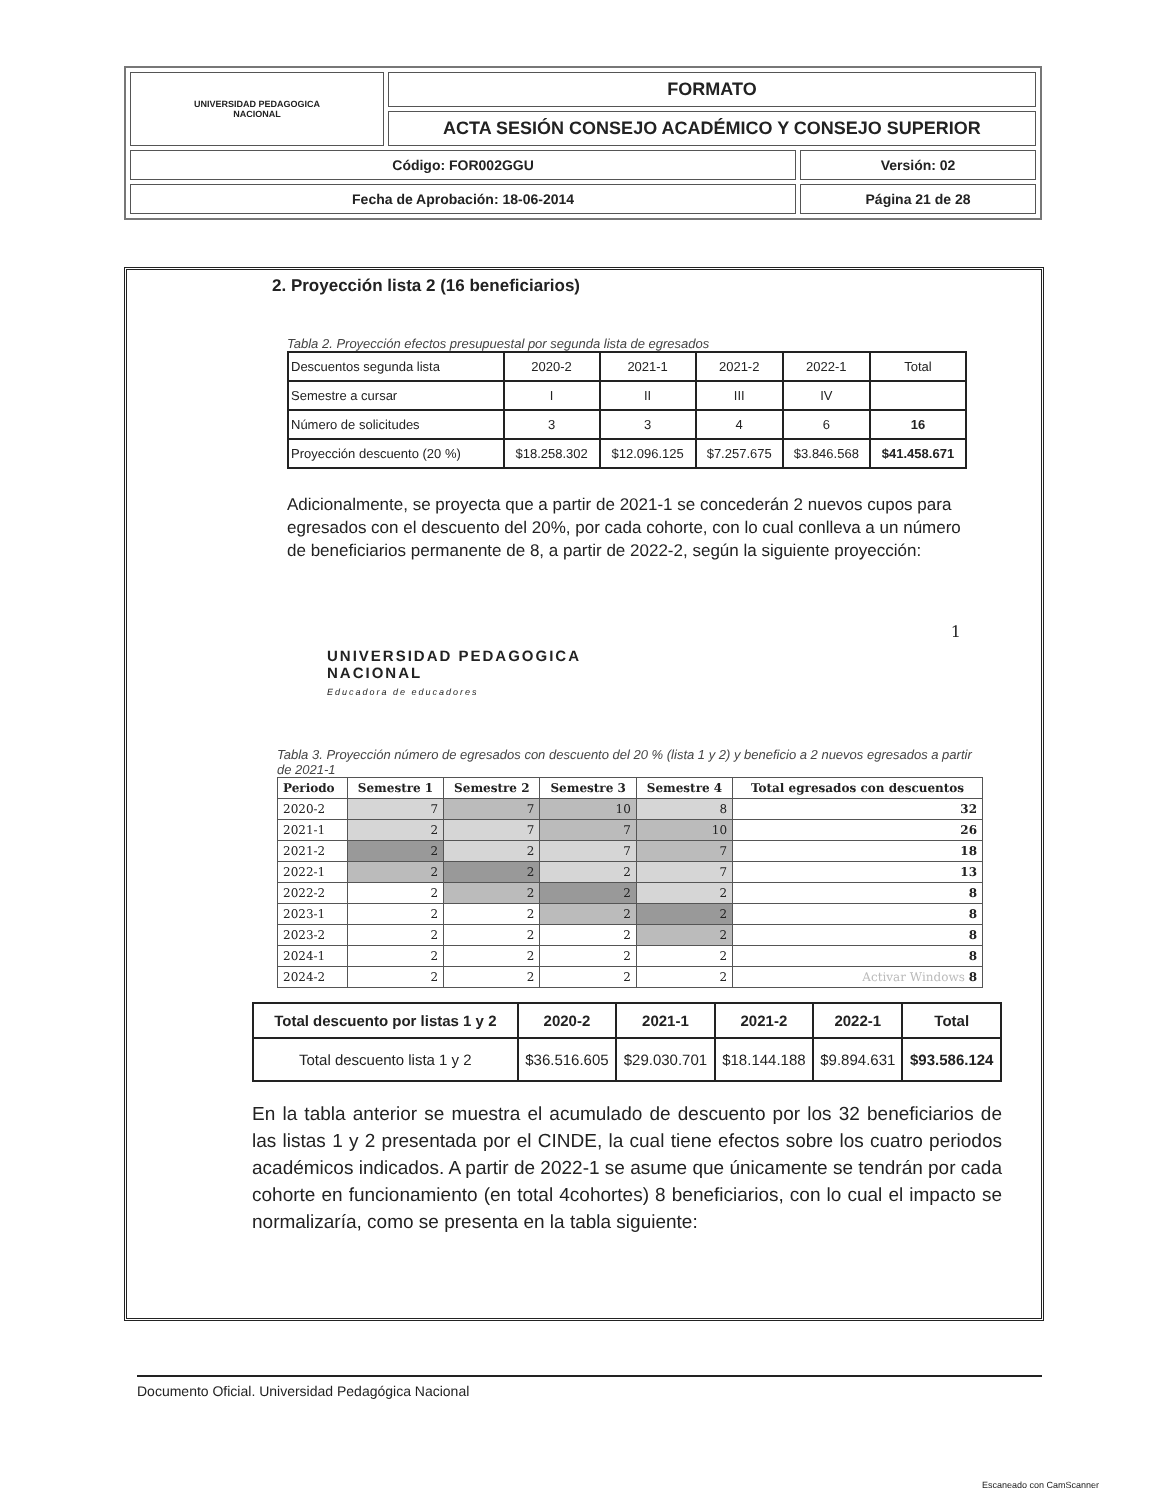| UNIVERSIDAD PEDAGOGICA NACIONAL | FORMATO | |
| | ACTA SESIÓN CONSEJO ACADÉMICO Y CONSEJO SUPERIOR | |
| Código: FOR002GGU | | Versión: 02 |
| Fecha de Aprobación: 18-06-2014 | | Página 21 de 28 |
2. Proyección lista 2 (16 beneficiarios)
Tabla 2. Proyección efectos presupuestal por segunda lista de egresados
| Descuentos segunda lista | 2020-2 | 2021-1 | 2021-2 | 2022-1 | Total |
| Semestre a cursar | I | II | III | IV | |
| Número de solicitudes | 3 | 3 | 4 | 6 | 16 |
| Proyección descuento (20 %) | $18.258.302 | $12.096.125 | $7.257.675 | $3.846.568 | $41.458.671 |
Adicionalmente, se proyecta que a partir de 2021-1 se concederán 2 nuevos cupos para egresados con el descuento del 20%, por cada cohorte, con lo cual conlleva a un número de beneficiarios permanente de 8, a partir de 2022-2, según la siguiente proyección:
1
UNIVERSIDAD PEDAGOGICA
NACIONAL
Educadora de educadores
Tabla 3. Proyección número de egresados con descuento del 20 % (lista 1 y 2) y beneficio a 2 nuevos egresados a partir de 2021-1
| Periodo | Semestre 1 | Semestre 2 | Semestre 3 | Semestre 4 | Total egresados con descuentos |
| --- | --- | --- | --- | --- | --- |
| 2020-2 | 7 | 7 | 10 | 8 | 32 |
| 2021-1 | 2 | 7 | 7 | 10 | 26 |
| 2021-2 | 2 | 2 | 7 | 7 | 18 |
| 2022-1 | 2 | 2 | 2 | 7 | 13 |
| 2022-2 | 2 | 2 | 2 | 2 | 8 |
| 2023-1 | 2 | 2 | 2 | 2 | 8 |
| 2023-2 | 2 | 2 | 2 | 2 | 8 |
| 2024-1 | 2 | 2 | 2 | 2 | 8 |
| 2024-2 | 2 | 2 | 2 | 2 | Activar Windows 8 |
| Total descuento por listas 1 y 2 | 2020-2 | 2021-1 | 2021-2 | 2022-1 | Total |
| Total descuento lista 1 y 2 | $36.516.605 | $29.030.701 | $18.144.188 | $9.894.631 | $93.586.124 |
En la tabla anterior se muestra el acumulado de descuento por los 32 beneficiarios de las listas 1 y 2 presentada por el CINDE, la cual tiene efectos sobre los cuatro periodos académicos indicados. A partir de 2022-1 se asume que únicamente se tendrán por cada cohorte en funcionamiento (en total 4cohortes) 8 beneficiarios, con lo cual el impacto se normalizaría, como se presenta en la tabla siguiente:
Documento Oficial. Universidad Pedagógica Nacional
Escaneado con CamScanner